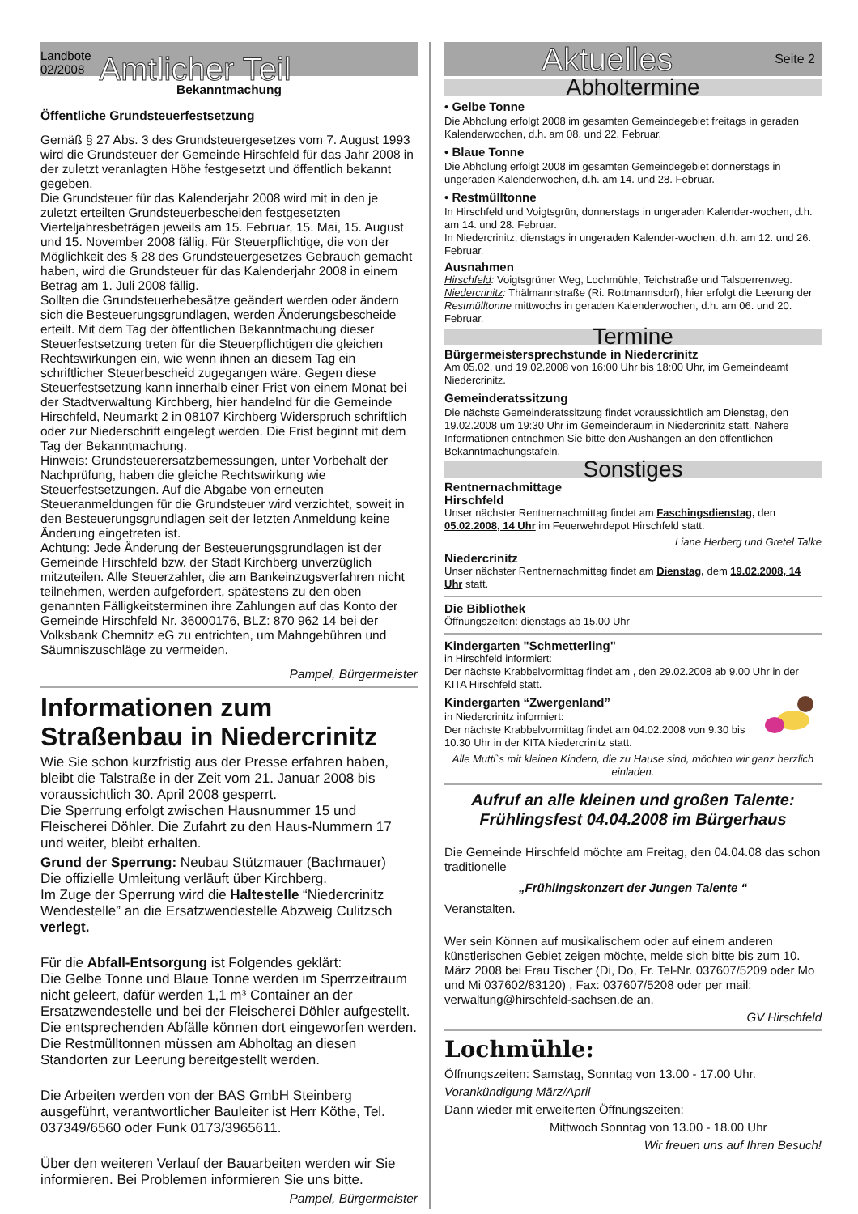Landbote
02/2008
Amtlicher Teil
Bekanntmachung
Öffentliche Grundsteuerfestsetzung
Gemäß § 27 Abs. 3 des Grundsteuergesetzes vom 7. August 1993 wird die Grundsteuer der Gemeinde Hirschfeld für das Jahr 2008 in der zuletzt veranlagten Höhe festgesetzt und öffentlich bekannt gegeben.
Die Grundsteuer für das Kalenderjahr 2008 wird mit in den je zuletzt erteilten Grundsteuerbescheiden festgesetzten Vierteljahresbeträgen jeweils am 15. Februar, 15. Mai, 15. August und 15. November 2008 fällig. Für Steuerpflichtige, die von der Möglichkeit des § 28 des Grundsteuergesetzes Gebrauch gemacht haben, wird die Grundsteuer für das Kalenderjahr 2008 in einem Betrag am 1. Juli 2008 fällig.
Sollten die Grundsteuerhebesätze geändert werden oder ändern sich die Besteuerungsgrundlagen, werden Änderungsbescheide erteilt. Mit dem Tag der öffentlichen Bekanntmachung dieser Steuerfestsetzung treten für die Steuerpflichtigen die gleichen Rechtswirkungen ein, wie wenn ihnen an diesem Tag ein schriftlicher Steuerbescheid zugegangen wäre. Gegen diese Steuerfestsetzung kann innerhalb einer Frist von einem Monat bei der Stadtverwaltung Kirchberg, hier handelnd für die Gemeinde Hirschfeld, Neumarkt 2 in 08107 Kirchberg Widerspruch schriftlich oder zur Niederschrift eingelegt werden. Die Frist beginnt mit dem Tag der Bekanntmachung.
Hinweis: Grundsteuerersatzbemessungen, unter Vorbehalt der Nachprüfung, haben die gleiche Rechtswirkung wie Steuerfestsetzungen. Auf die Abgabe von erneuten Steueranmeldungen für die Grundsteuer wird verzichtet, soweit in den Besteuerungsgrundlagen seit der letzten Anmeldung keine Änderung eingetreten ist.
Achtung: Jede Änderung der Besteuerungsgrundlagen ist der Gemeinde Hirschfeld bzw. der Stadt Kirchberg unverzüglich mitzuteilen. Alle Steuerzahler, die am Bankeinzugsverfahren nicht teilnehmen, werden aufgefordert, spätestens zu den oben genannten Fälligkeitsterminen ihre Zahlungen auf das Konto der Gemeinde Hirschfeld Nr. 36000176, BLZ: 870 962 14 bei der Volksbank Chemnitz eG zu entrichten, um Mahngebühren und Säumniszuschläge zu vermeiden.
Pampel, Bürgermeister
Informationen zum Straßenbau in Niedercrinitz
Wie Sie schon kurzfristig aus der Presse erfahren haben, bleibt die Talstraße in der Zeit vom 21. Januar 2008 bis voraussichtlich 30. April 2008 gesperrt.
Die Sperrung erfolgt zwischen Hausnummer 15 und Fleischerei Döhler. Die Zufahrt zu den Haus-Nummern 17 und weiter, bleibt erhalten.
Grund der Sperrung: Neubau Stützmauer (Bachmauer)
Die offizielle Umleitung verläuft über Kirchberg.
Im Zuge der Sperrung wird die Haltestelle “Niedercrinitz Wendestelle” an die Ersatzwendestelle Abzweig Culitzsch verlegt.
Für die Abfall-Entsorgung ist Folgendes geklärt:
Die Gelbe Tonne und Blaue Tonne werden im Sperrzeitraum nicht geleert, dafür werden 1,1 m³ Container an der Ersatzwendestelle und bei der Fleischerei Döhler aufgestellt. Die entsprechenden Abfälle können dort eingeworfen werden.
Die Restmülltonnen müssen am Abholtag an diesen Standorten zur Leerung bereitgestellt werden.
Die Arbeiten werden von der BAS GmbH Steinberg ausgeführt, verantwortlicher Bauleiter ist Herr Köthe, Tel. 037349/6560 oder Funk 0173/3965611.
Über den weiteren Verlauf der Bauarbeiten werden wir Sie informieren. Bei Problemen informieren Sie uns bitte.
Pampel, Bürgermeister
Aktuelles
Seite 2
Abholtermine
• Gelbe Tonne
Die Abholung erfolgt 2008 im gesamten Gemeindegebiet freitags in geraden Kalenderwochen, d.h. am 08. und 22. Februar.
• Blaue Tonne
Die Abholung erfolgt 2008 im gesamten Gemeindegebiet donnerstags in ungeraden Kalenderwochen, d.h. am 14. und 28. Februar.
• Restmülltonne
In Hirschfeld und Voigtsgrün, donnerstags in ungeraden Kalender-wochen, d.h. am 14. und 28. Februar.
In Niedercrinitz, dienstags in ungeraden Kalender-wochen, d.h. am 12. und 26. Februar.
Ausnahmen
Hirschfeld: Voigtsgrüner Weg, Lochmühle, Teichstraße und Talsperrenweg.
Niedercrinitz: Thälmannstraße (Ri. Rottmannsdorf), hier erfolgt die Leerung der Restmülltonne mittwochs in geraden Kalenderwochen, d.h. am 06. und 20. Februar.
Termine
Bürgermeistersprechstunde in Niedercrinitz
Am 05.02. und 19.02.2008 von 16:00 Uhr bis 18:00 Uhr, im Gemeindeamt Niedercrinitz.
Gemeinderatssitzung
Die nächste Gemeinderatssitzung findet voraussichtlich am Dienstag, den 19.02.2008 um 19:30 Uhr im Gemeinderaum in Niedercrinitz statt. Nähere Informationen entnehmen Sie bitte den Aushängen an den öffentlichen Bekanntmachungstafeln.
Sonstiges
Rentnernachmittage
Hirschfeld
Unser nächster Rentnernachmittag findet am Faschingsdienstag, den 05.02.2008, 14 Uhr im Feuerwehrdepot Hirschfeld statt.
Liane Herberg und Gretel Talke
Niedercrinitz
Unser nächster Rentnernachmittag findet am Dienstag, dem 19.02.2008, 14 Uhr statt.
Die Bibliothek
Öffnungszeiten: dienstags ab 15.00 Uhr
Kindergarten "Schmetterling"
in Hirschfeld informiert:
Der nächste Krabbelvormittag findet am , den 29.02.2008 ab 9.00 Uhr in der KITA Hirschfeld statt.
Kindergarten “Zwergenland”
in Niedercrinitz informiert:
Der nächste Krabbelvormittag findet am 04.02.2008 von 9.30 bis 10.30 Uhr in der KITA Niedercrinitz statt.
Alle Mutti`s mit kleinen Kindern, die zu Hause sind, möchten wir ganz herzlich einladen.
Aufruf an alle kleinen und großen Talente:
Frühlingsfest 04.04.2008 im Bürgerhaus
Die Gemeinde Hirschfeld möchte am Freitag, den 04.04.08 das schon traditionelle
„Frühlingskonzert der Jungen Talente “
Veranstalten.
Wer sein Können auf musikalischem oder auf einem anderen künstlerischen Gebiet zeigen möchte, melde sich bitte bis zum 10. März 2008 bei Frau Tischer (Di, Do, Fr. Tel-Nr. 037607/5209 oder Mo und Mi 037602/83120) , Fax: 037607/5208 oder per mail: verwaltung@hirschfeld-sachsen.de an.
GV Hirschfeld
Lochmühle:
Öffnungszeiten: Samstag, Sonntag von 13.00 - 17.00 Uhr.
Vorankündigung März/April
Dann wieder mit erweiterten Öffnungszeiten:
Mittwoch Sonntag von 13.00 - 18.00 Uhr
Wir freuen uns auf Ihren Besuch!